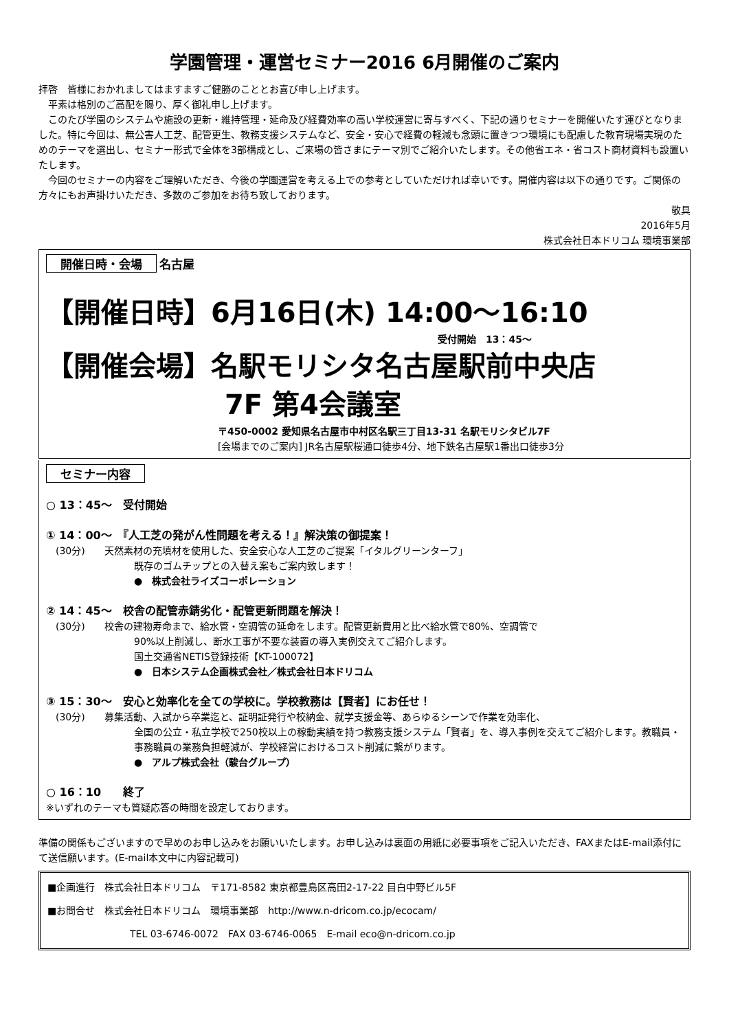学園管理・運営セミナー2016 6月開催のご案内
拝啓　皆様におかれましてはますますご健勝のこととお喜び申し上げます。
　平素は格別のご高配を賜り、厚く御礼申し上げます。
　このたび学園のシステムや施設の更新・維持管理・延命及び経費効率の高い学校運営に寄与すべく、下記の通りセミナーを開催いたす運びとなりました。特に今回は、無公害人工芝、配管更生、教務支援システムなど、安全・安心で経費の軽減も念頭に置きつつ環境にも配慮した教育現場実現のためのテーマを選出し、セミナー形式で全体を3部構成とし、ご来場の皆さまにテーマ別でご紹介いたします。その他省エネ・省コスト商材資料も設置いたします。
　今回のセミナーの内容をご理解いただき、今後の学園運営を考える上での参考としていただければ幸いです。開催内容は以下の通りです。ご関係の方々にもお声掛けいただき、多数のご参加をお待ち致しております。
敬具
2016年5月
株式会社日本ドリコム 環境事業部
開催日時・会場 名古屋
【開催日時】6月16日(木) 14:00～16:10
受付開始　13：45～
【開催会場】名駅モリシタ名古屋駅前中央店
7F 第4会議室
〒450-0002 愛知県名古屋市中村区名駅三丁目13-31 名駅モリシタビル7F
[会場までのご案内] JR名古屋駅桜通口徒歩4分、地下鉄名古屋駅1番出口徒歩3分
セミナー内容
○ 13：45～　受付開始
① 14：00～　『人工芝の発がん性問題を考える！』解決策の御提案！
　(30分)　　天然素材の充填材を使用した、安全安心な人工芝のご提案「イタルグリーンターフ」
既存のゴムチップとの入替え案もご案内致します！
●　株式会社ライズコーポレーション
② 14：45～　校舎の配管赤錆劣化・配管更新問題を解決！
　(30分)　　校舎の建物寿命まで、給水管・空調管の延命をします。配管更新費用と比べ給水管で80%、空調管で
90%以上削減し、断水工事が不要な装置の導入実例交えてご紹介します。
国土交通省NETIS登録技術【KT-100072】
●　日本システム企画株式会社／株式会社日本ドリコム
③ 15：30～　安心と効率化を全ての学校に。学校教務は【賢者】にお任せ！
　(30分)　　募集活動、入試から卒業迄と、証明証発行や校納金、就学支援金等、あらゆるシーンで作業を効率化、
全国の公立・私立学校で250校以上の稼動実績を持つ教務支援システム「賢者」を、導入事例を交えてご紹介します。教職員・事務職員の業務負担軽減が、学校経営におけるコスト削減に繋がります。
●　アルプ株式会社（駿台グループ）
○ 16：10　　終了
※いずれのテーマも質疑応答の時間を設定しております。
準備の関係もございますので早めのお申し込みをお願いいたします。お申し込みは裏面の用紙に必要事項をご記入いただき、FAXまたはE-mail添付にて送信願います。(E-mail本文中に内容記載可)
■企画進行　株式会社日本ドリコム　〒171-8582 東京都豊島区高田2-17-22 目白中野ビル5F
■お問合せ　株式会社日本ドリコム　環境事業部　http://www.n-dricom.co.jp/ecocam/
TEL 03-6746-0072　FAX 03-6746-0065　E-mail eco@n-dricom.co.jp